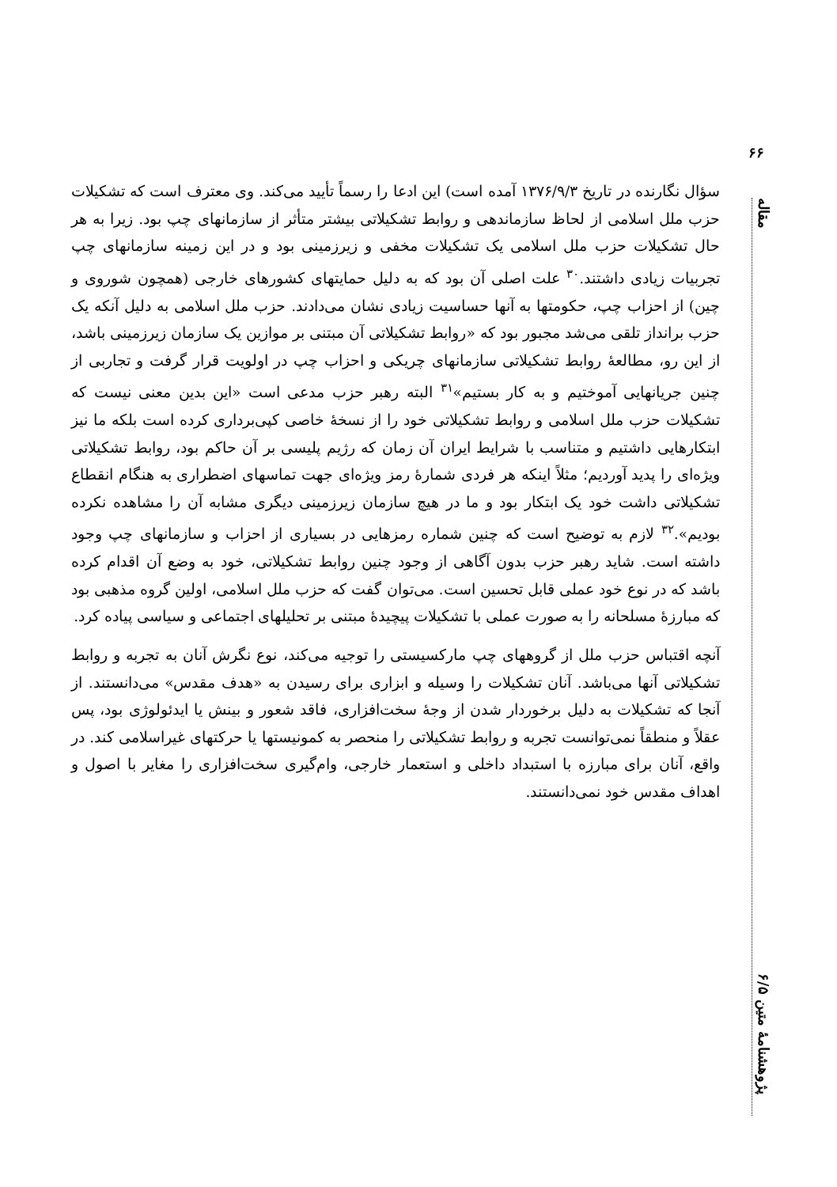۶۶
مقاله
پژوهشنامهٔ متین ۶/۵
سؤال نگارنده در تاریخ ۱۳۷۶/۹/۳ آمده است) این ادعا را رسماً تأیید می‌کند. وی معترف است که تشکیلات حزب ملل اسلامی از لحاظ سازماندهی و روابط تشکیلاتی بیشتر متأثر از سازمانهای چپ بود. زیرا به هر حال تشکیلات حزب ملل اسلامی یک تشکیلات مخفی و زیرزمینی بود و در این زمینه سازمانهای چپ تجربیات زیادی داشتند.<sup>۳۰</sup> علت اصلی آن بود که به دلیل حمایتهای کشورهای خارجی (همچون شوروی و چین) از احزاب چپ، حکومتها به آنها حساسیت زیادی نشان می‌دادند. حزب ملل اسلامی به دلیل آنکه یک حزب برانداز تلقی می‌شد مجبور بود که «روابط تشکیلاتی آن مبتنی بر موازین یک سازمان زیرزمینی باشد، از این رو، مطالعهٔ روابط تشکیلاتی سازمانهای چریکی و احزاب چپ در اولویت قرار گرفت و تجاربی از چنین جریانهایی آموختیم و به کار بستیم»<sup>۳۱</sup> البته رهبر حزب مدعی است «این بدین معنی نیست که تشکیلات حزب ملل اسلامی و روابط تشکیلاتی خود را از نسخهٔ خاصی کپی‌برداری کرده است بلکه ما نیز ابتکارهایی داشتیم و متناسب با شرایط ایران آن زمان که رژیم پلیسی بر آن حاکم بود، روابط تشکیلاتی ویژه‌ای را پدید آوردیم؛ مثلاً اینکه هر فردی شمارهٔ رمز ویژه‌ای جهت تماسهای اضطراری به هنگام انقطاع تشکیلاتی داشت خود یک ابتکار بود و ما در هیچ سازمان زیرزمینی دیگری مشابه آن را مشاهده نکرده بودیم».<sup>۳۲</sup> لازم به توضیح است که چنین شماره رمزهایی در بسیاری از احزاب و سازمانهای چپ وجود داشته است. شاید رهبر حزب بدون آگاهی از وجود چنین روابط تشکیلاتی، خود به وضع آن اقدام کرده باشد که در نوع خود عملی قابل تحسین است. می‌توان گفت که حزب ملل اسلامی، اولین گروه مذهبی بود که مبارزهٔ مسلحانه را به صورت عملی با تشکیلات پیچیدهٔ مبتنی بر تحلیلهای اجتماعی و سیاسی پیاده کرد.
آنچه اقتباس حزب ملل از گروههای چپ مارکسیستی را توجیه می‌کند، نوع نگرش آنان به تجربه و روابط تشکیلاتی آنها می‌باشد. آنان تشکیلات را وسیله و ابزاری برای رسیدن به «هدف مقدس» می‌دانستند. از آنجا که تشکیلات به دلیل برخوردار شدن از وجهٔ سخت‌افزاری، فاقد شعور و بینش یا ایدئولوژی بود، پس عقلاً و منطقاً نمی‌توانست تجربه و روابط تشکیلاتی را منحصر به کمونیستها یا حرکتهای غیراسلامی کند. در واقع، آنان برای مبارزه با استبداد داخلی و استعمار خارجی، وام‌گیری سخت‌افزاری را مغایر با اصول و اهداف مقدس خود نمی‌دانستند.